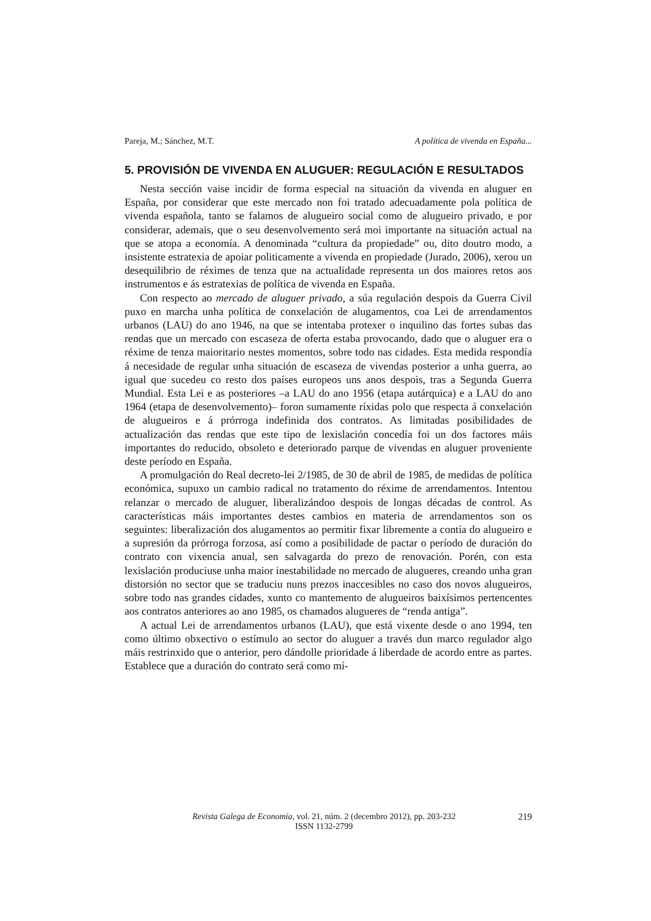Pareja, M.; Sánchez, M.T. A política de vivenda en España...
5. PROVISIÓN DE VIVENDA EN ALUGUER: REGULACIÓN E RESULTADOS
Nesta sección vaise incidir de forma especial na situación da vivenda en aluguer en España, por considerar que este mercado non foi tratado adecuadamente pola política de vivenda española, tanto se falamos de alugueiro social como de alugueiro privado, e por considerar, ademais, que o seu desenvolvemento será moi importante na situación actual na que se atopa a economía. A denominada “cultura da propiedade” ou, dito doutro modo, a insistente estratexia de apoiar politicamente a vivenda en propiedade (Jurado, 2006), xerou un desequilibrio de réximes de tenza que na actualidade representa un dos maiores retos aos instrumentos e ás estratexias de política de vivenda en España.
Con respecto ao mercado de aluguer privado, a súa regulación despois da Guerra Civil puxo en marcha unha política de conxelación de alugamentos, coa Lei de arrendamentos urbanos (LAU) do ano 1946, na que se intentaba protexer o inquilino das fortes subas das rendas que un mercado con escaseza de oferta estaba provocando, dado que o aluguer era o réxime de tenza maioritario nestes momentos, sobre todo nas cidades. Esta medida respondía á necesidade de regular unha situación de escaseza de vivendas posterior a unha guerra, ao igual que sucedeu co resto dos países europeos uns anos despois, tras a Segunda Guerra Mundial. Esta Lei e as posteriores –a LAU do ano 1956 (etapa autárquica) e a LAU do ano 1964 (etapa de desenvolvemento)– foron sumamente ríxidas polo que respecta á conxelación de alugueiros e á prórroga indefinida dos contratos. As limitadas posibilidades de actualización das rendas que este tipo de lexislación concedía foi un dos factores máis importantes do reducido, obsoleto e deteriorado parque de vivendas en aluguer proveniente deste período en España.
A promulgación do Real decreto-lei 2/1985, de 30 de abril de 1985, de medidas de política económica, supuxo un cambio radical no tratamento do réxime de arrendamentos. Intentou relanzar o mercado de aluguer, liberalizándoo despois de longas décadas de control. As características máis importantes destes cambios en materia de arrendamentos son os seguintes: liberalización dos alugamentos ao permitir fixar libremente a contía do alugueiro e a supresión da prórroga forzosa, así como a posibilidade de pactar o período de duración do contrato con vixencia anual, sen salvagarda do prezo de renovación. Porén, con esta lexislación produciuse unha maior inestabilidade no mercado de alugueres, creando unha gran distorsión no sector que se traduciu nuns prezos inaccesibles no caso dos novos alugueiros, sobre todo nas grandes cidades, xunto co mantemento de alugueiros baixísimos pertencentes aos contratos anteriores ao ano 1985, os chamados alugueres de “renda antiga”.
A actual Lei de arrendamentos urbanos (LAU), que está vixente desde o ano 1994, ten como último obxectivo o estímulo ao sector do aluguer a través dun marco regulador algo máis restrinxido que o anterior, pero dándolle prioridade á liberdade de acordo entre as partes. Establece que a duración do contrato será como mí-
Revista Galega de Economía, vol. 21, núm. 2 (decembro 2012), pp. 203-232
ISSN 1132-2799
219